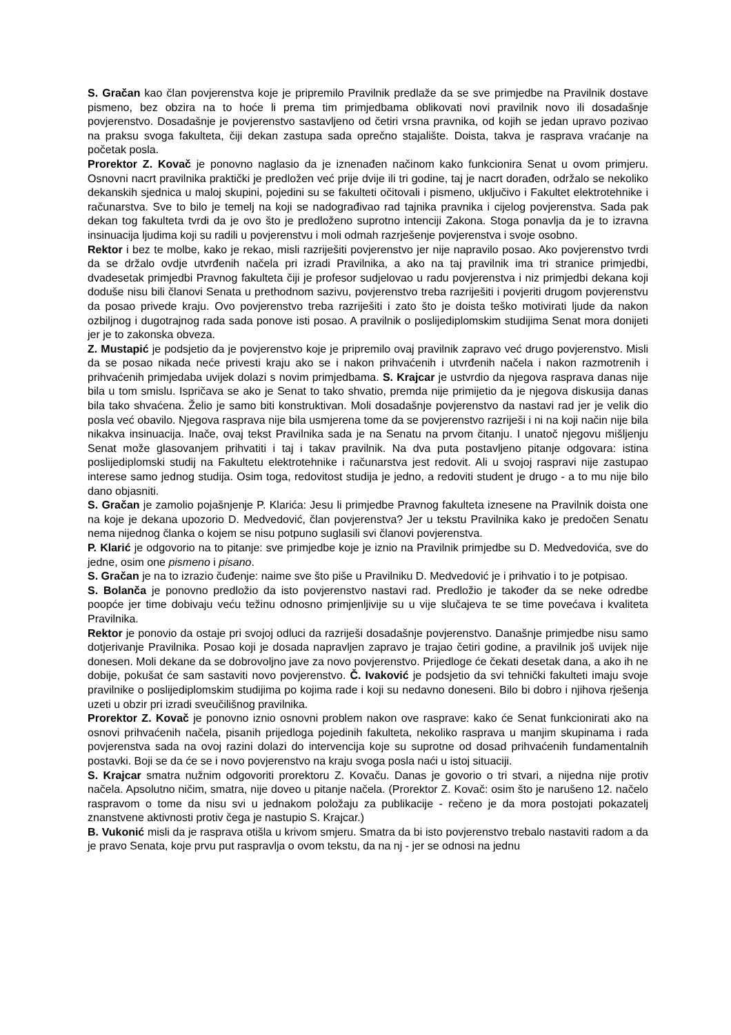S. Gračan kao član povjerenstva koje je pripremilo Pravilnik predlaže da se sve primjedbe na Pravilnik dostave pismeno, bez obzira na to hoće li prema tim primjedbama oblikovati novi pravilnik novo ili dosadašnje povjerenstvo. Dosadašnje je povjerenstvo sastavljeno od četiri vrsna pravnika, od kojih se jedan upravo pozivao na praksu svoga fakulteta, čiji dekan zastupa sada oprečno stajalište. Doista, takva je rasprava vraćanje na početak posla.
Prorektor Z. Kovač je ponovno naglasio da je iznenađen načinom kako funkcionira Senat u ovom primjeru. Osnovni nacrt pravilnika praktički je predložen već prije dvije ili tri godine, taj je nacrt dorađen, održalo se nekoliko dekanskih sjednica u maloj skupini, pojedini su se fakulteti očitovali i pismeno, uključivo i Fakultet elektrotehnike i računarstva. Sve to bilo je temelj na koji se nadograđivao rad tajnika pravnika i cijelog povjerenstva. Sada pak dekan tog fakulteta tvrdi da je ovo što je predloženo suprotno intenciji Zakona. Stoga ponavlja da je to izravna insinuacija ljudima koji su radili u povjerenstvu i moli odmah razrješenje povjerenstva i svoje osobno.
Rektor i bez te molbe, kako je rekao, misli razriješiti povjerenstvo jer nije napravilo posao. Ako povjerenstvo tvrdi da se držalo ovdje utvrđenih načela pri izradi Pravilnika, a ako na taj pravilnik ima tri stranice primjedbi, dvadesetak primjedbi Pravnog fakulteta čiji je profesor sudjelovao u radu povjerenstva i niz primjedbi dekana koji doduše nisu bili članovi Senata u prethodnom sazivu, povjerenstvo treba razriješiti i povjeriti drugom povjerenstvu da posao privede kraju. Ovo povjerenstvo treba razriješiti i zato što je doista teško motivirati ljude da nakon ozbiljnog i dugotrajnog rada sada ponove isti posao. A pravilnik o poslijediplomskim studijima Senat mora donijeti jer je to zakonska obveza.
Z. Mustapić je podsjetio da je povjerenstvo koje je pripremilo ovaj pravilnik zapravo već drugo povjerenstvo. Misli da se posao nikada neće privesti kraju ako se i nakon prihvaćenih i utvrđenih načela i nakon razmotrenih i prihvaćenih primjedaba uvijek dolazi s novim primjedbama. S. Krajcar je ustvrdio da njegova rasprava danas nije bila u tom smislu. Ispričava se ako je Senat to tako shvatio, premda nije primijetio da je njegova diskusija danas bila tako shvaćena. Želio je samo biti konstruktivan. Moli dosadašnje povjerenstvo da nastavi rad jer je velik dio posla već obavilo. Njegova rasprava nije bila usmjerena tome da se povjerenstvo razriješi i ni na koji način nije bila nikakva insinuacija. Inače, ovaj tekst Pravilnika sada je na Senatu na prvom čitanju. I unatoč njegovu mišljenju Senat može glasovanjem prihvatiti i taj i takav pravilnik. Na dva puta postavljeno pitanje odgovara: istina poslijediplomski studij na Fakultetu elektrotehnike i računarstva jest redovit. Ali u svojoj raspravi nije zastupao interese samo jednog studija. Osim toga, redovitost studija je jedno, a redoviti student je drugo - a to mu nije bilo dano objasniti.
S. Gračan je zamolio pojašnjenje P. Klarića: Jesu li primjedbe Pravnog fakulteta iznesene na Pravilnik doista one na koje je dekana upozorio D. Medvedović, član povjerenstva? Jer u tekstu Pravilnika kako je predočen Senatu nema nijednog članka o kojem se nisu potpuno suglasili svi članovi povjerenstva.
P. Klarić je odgovorio na to pitanje: sve primjedbe koje je iznio na Pravilnik primjedbe su D. Medvedovića, sve do jedne, osim one pismeno i pisano.
S. Gračan je na to izrazio čuđenje: naime sve što piše u Pravilniku D. Medvedović je i prihvatio i to je potpisao.
S. Bolanča je ponovno predložio da isto povjerenstvo nastavi rad. Predložio je također da se neke odredbe poopće jer time dobivaju veću težinu odnosno primjenljivije su u vije slučajeva te se time povećava i kvaliteta Pravilnika.
Rektor je ponovio da ostaje pri svojoj odluci da razriješi dosadašnje povjerenstvo. Današnje primjedbe nisu samo dotjerivanje Pravilnika. Posao koji je dosada napravljen zapravo je trajao četiri godine, a pravilnik još uvijek nije donesen. Moli dekane da se dobrovoljno jave za novo povjerenstvo. Prijedloge će čekati desetak dana, a ako ih ne dobije, pokušat će sam sastaviti novo povjerenstvo. Č. Ivaković je podsjetio da svi tehnički fakulteti imaju svoje pravilnike o poslijediplomskim studijima po kojima rade i koji su nedavno doneseni. Bilo bi dobro i njihova rješenja uzeti u obzir pri izradi sveučilišnog pravilnika.
Prorektor Z. Kovač je ponovno iznio osnovni problem nakon ove rasprave: kako će Senat funkcionirati ako na osnovi prihvaćenih načela, pisanih prijedloga pojedinih fakulteta, nekoliko rasprava u manjim skupinama i rada povjerenstva sada na ovoj razini dolazi do intervencija koje su suprotne od dosad prihvaćenih fundamentalnih postavki. Boji se da će se i novo povjerenstvo na kraju svoga posla naći u istoj situaciji.
S. Krajcar smatra nužnim odgovoriti prorektoru Z. Kovaču. Danas je govorio o tri stvari, a nijedna nije protiv načela. Apsolutno ničim, smatra, nije doveo u pitanje načela. (Prorektor Z. Kovač: osim što je narušeno 12. načelo raspravom o tome da nisu svi u jednakom položaju za publikacije - rečeno je da mora postojati pokazatelj znanstvene aktivnosti protiv čega je nastupio S. Krajcar.)
B. Vukonić misli da je rasprava otišla u krivom smjeru. Smatra da bi isto povjerenstvo trebalo nastaviti radom a da je pravo Senata, koje prvu put raspravlja o ovom tekstu, da na nj - jer se odnosi na jednu